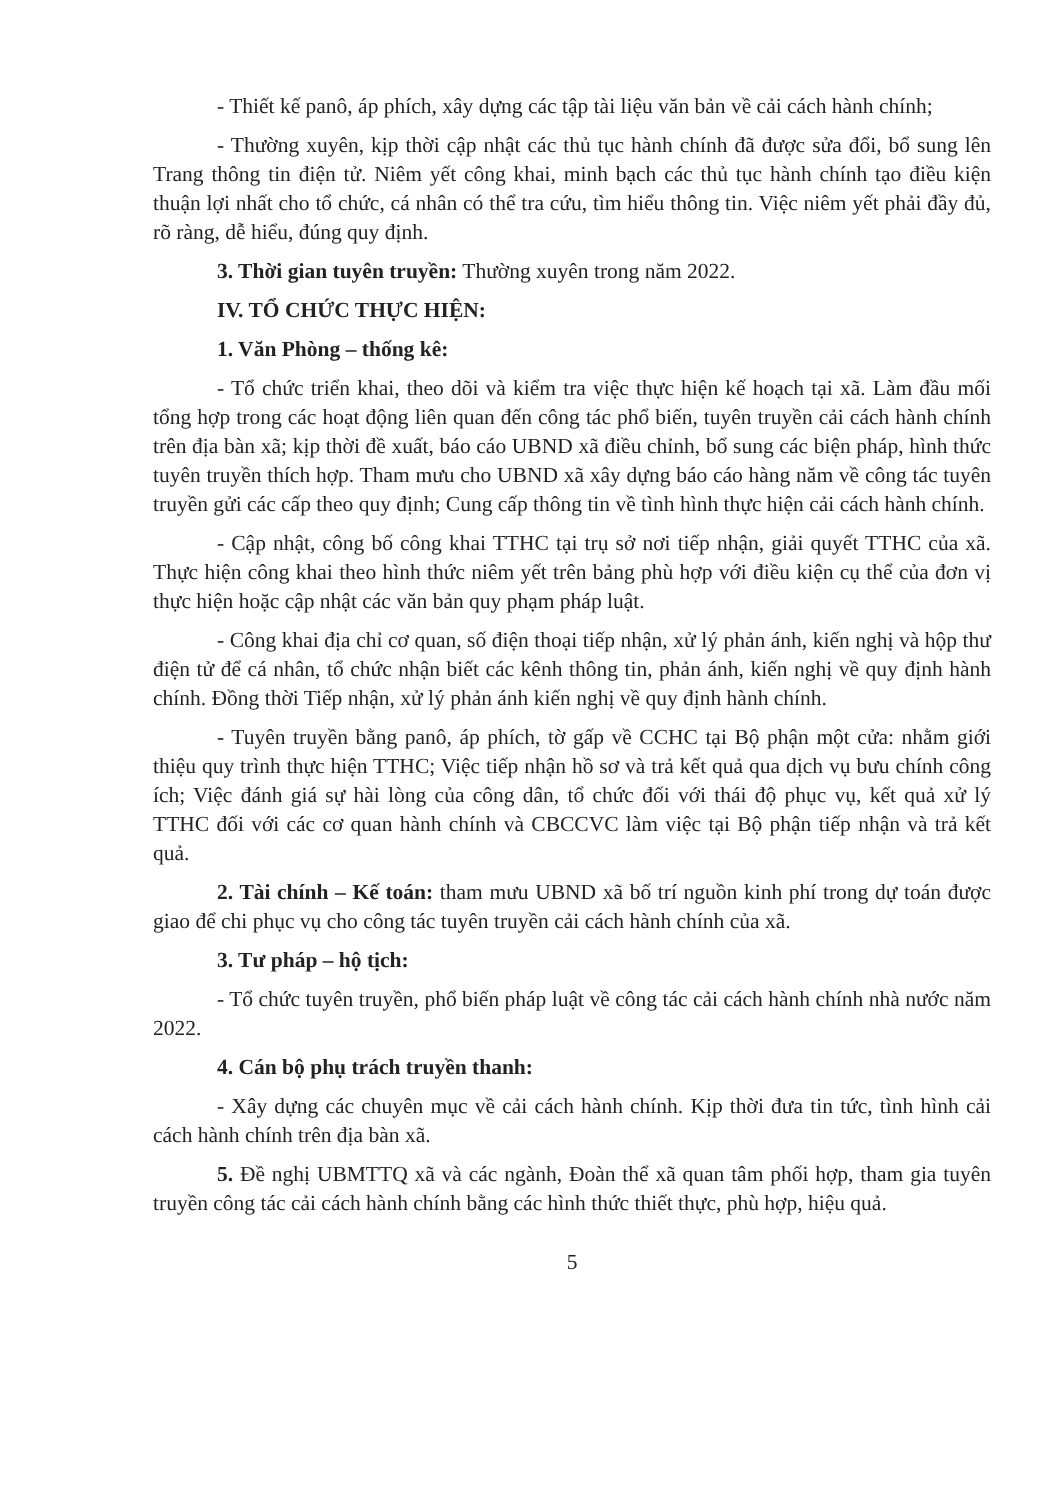- Thiết kế panô, áp phích, xây dựng các tập tài liệu văn bản về cải cách hành chính;
- Thường xuyên, kịp thời cập nhật các thủ tục hành chính đã được sửa đổi, bổ sung lên Trang thông tin điện tử. Niêm yết công khai, minh bạch các thủ tục hành chính tạo điều kiện thuận lợi nhất cho tổ chức, cá nhân có thể tra cứu, tìm hiểu thông tin. Việc niêm yết phải đầy đủ, rõ ràng, dễ hiểu, đúng quy định.
3. Thời gian tuyên truyền: Thường xuyên trong năm 2022.
IV. TỔ CHỨC THỰC HIỆN:
1. Văn Phòng – thống kê:
- Tổ chức triển khai, theo dõi và kiểm tra việc thực hiện kế hoạch tại xã. Làm đầu mối tổng hợp trong các hoạt động liên quan đến công tác phổ biến, tuyên truyền cải cách hành chính trên địa bàn xã; kịp thời đề xuất, báo cáo UBND xã điều chỉnh, bổ sung các biện pháp, hình thức tuyên truyền thích hợp. Tham mưu cho UBND xã xây dựng báo cáo hàng năm về công tác tuyên truyền gửi các cấp theo quy định; Cung cấp thông tin về tình hình thực hiện cải cách hành chính.
- Cập nhật, công bố công khai TTHC tại trụ sở nơi tiếp nhận, giải quyết TTHC của xã. Thực hiện công khai theo hình thức niêm yết trên bảng phù hợp với điều kiện cụ thể của đơn vị thực hiện hoặc cập nhật các văn bản quy phạm pháp luật.
- Công khai địa chỉ cơ quan, số điện thoại tiếp nhận, xử lý phản ánh, kiến nghị và hộp thư điện tử để cá nhân, tổ chức nhận biết các kênh thông tin, phản ánh, kiến nghị về quy định hành chính. Đồng thời Tiếp nhận, xử lý phản ánh kiến nghị về quy định hành chính.
- Tuyên truyền bằng panô, áp phích, tờ gấp về CCHC tại Bộ phận một cửa: nhằm giới thiệu quy trình thực hiện TTHC; Việc tiếp nhận hồ sơ và trả kết quả qua dịch vụ bưu chính công ích; Việc đánh giá sự hài lòng của công dân, tổ chức đối với thái độ phục vụ, kết quả xử lý TTHC đối với các cơ quan hành chính và CBCCVC làm việc tại Bộ phận tiếp nhận và trả kết quả.
2. Tài chính – Kế toán: tham mưu UBND xã bố trí nguồn kinh phí trong dự toán được giao để chi phục vụ cho công tác tuyên truyền cải cách hành chính của xã.
3. Tư pháp – hộ tịch:
- Tổ chức tuyên truyền, phổ biến pháp luật về công tác cải cách hành chính nhà nước năm 2022.
4. Cán bộ phụ trách truyền thanh:
- Xây dựng các chuyên mục về cải cách hành chính. Kịp thời đưa tin tức, tình hình cải cách hành chính trên địa bàn xã.
5. Đề nghị UBMTTQ xã và các ngành, Đoàn thể xã quan tâm phối hợp, tham gia tuyên truyền công tác cải cách hành chính bằng các hình thức thiết thực, phù hợp, hiệu quả.
5